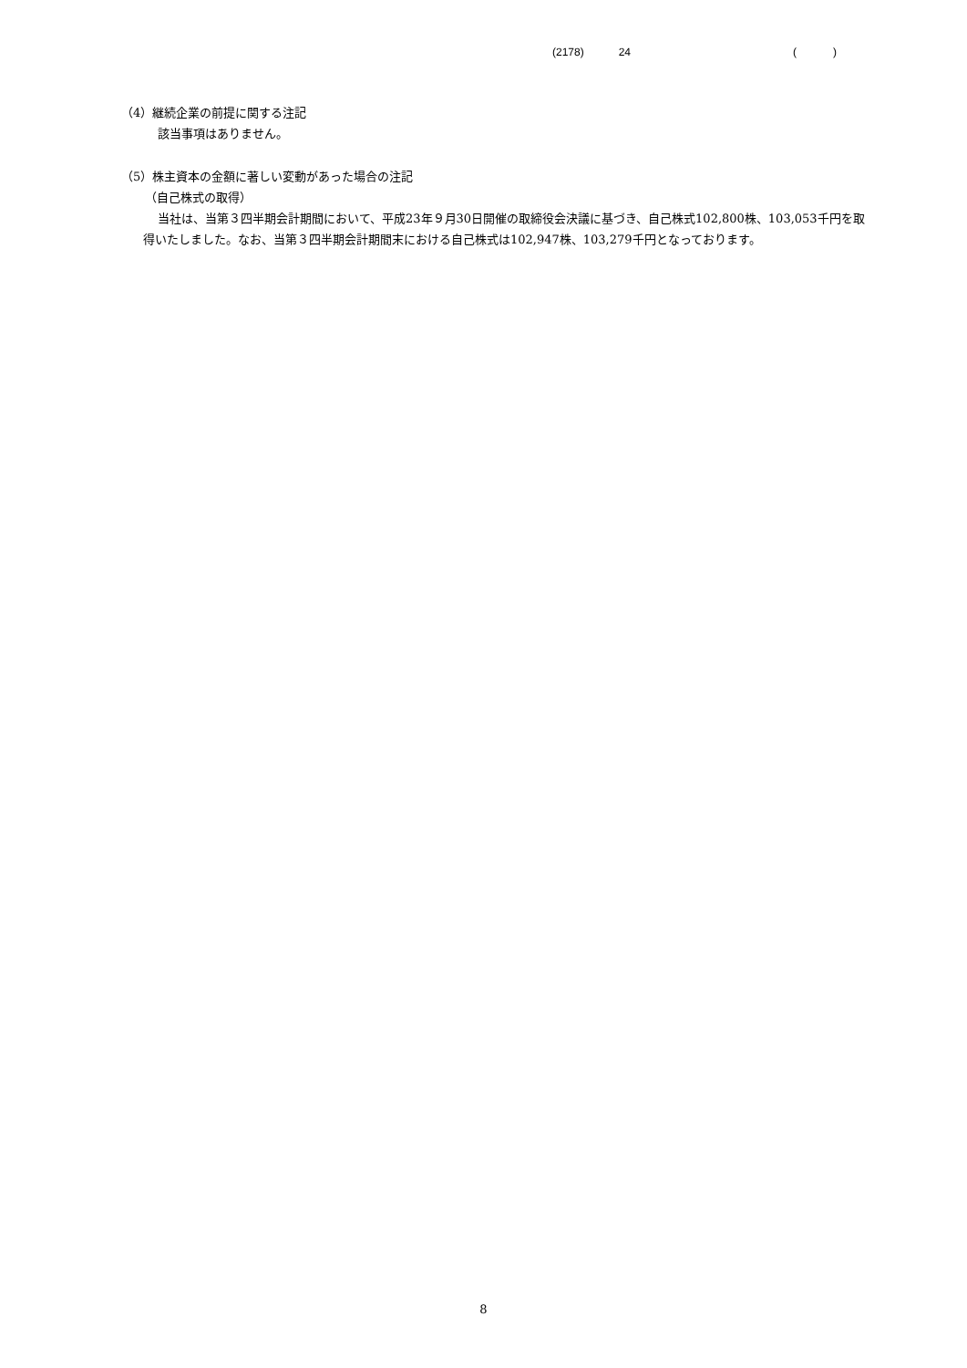(2178) 24 ()
（4）継続企業の前提に関する注記
該当事項はありません。
（5）株主資本の金額に著しい変動があった場合の注記
（自己株式の取得）
当社は、当第３四半期会計期間において、平成23年９月30日開催の取締役会決議に基づき、自己株式102,800株、103,053千円を取得いたしました。なお、当第３四半期会計期間末における自己株式は102,947株、103,279千円となっております。
8